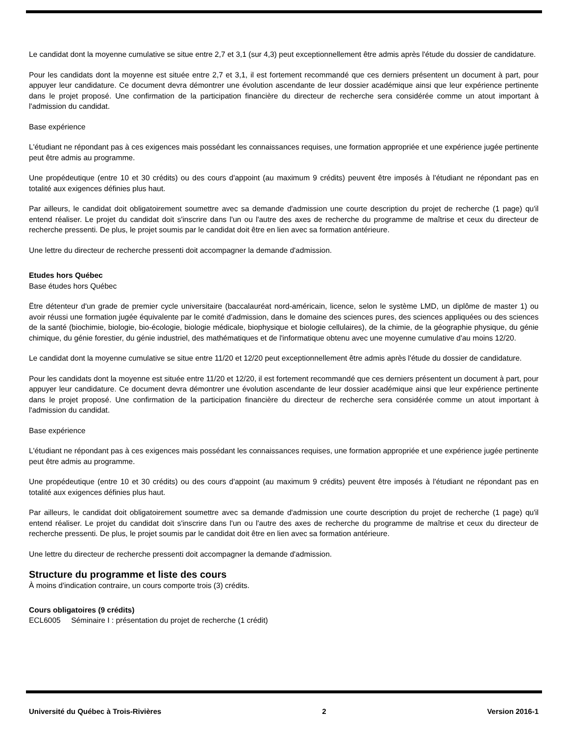Le candidat dont la moyenne cumulative se situe entre 2,7 et 3,1 (sur 4,3) peut exceptionnellement être admis après l'étude du dossier de candidature.
Pour les candidats dont la moyenne est située entre 2,7 et 3,1, il est fortement recommandé que ces derniers présentent un document à part, pour appuyer leur candidature. Ce document devra démontrer une évolution ascendante de leur dossier académique ainsi que leur expérience pertinente dans le projet proposé. Une confirmation de la participation financière du directeur de recherche sera considérée comme un atout important à l'admission du candidat.
Base expérience
L'étudiant ne répondant pas à ces exigences mais possédant les connaissances requises, une formation appropriée et une expérience jugée pertinente peut être admis au programme.
Une propédeutique (entre 10 et 30 crédits) ou des cours d'appoint (au maximum 9 crédits) peuvent être imposés à l'étudiant ne répondant pas en totalité aux exigences définies plus haut.
Par ailleurs, le candidat doit obligatoirement soumettre avec sa demande d'admission une courte description du projet de recherche (1 page) qu'il entend réaliser. Le projet du candidat doit s'inscrire dans l'un ou l'autre des axes de recherche du programme de maîtrise et ceux du directeur de recherche pressenti. De plus, le projet soumis par le candidat doit être en lien avec sa formation antérieure.
Une lettre du directeur de recherche pressenti doit accompagner la demande d'admission.
Etudes hors Québec
Base études hors Québec
Ëtre détenteur d'un grade de premier cycle universitaire (baccalauréat nord-américain, licence, selon le système LMD, un diplôme de master 1) ou avoir réussi une formation jugée équivalente par le comité d'admission, dans le domaine des sciences pures, des sciences appliquées ou des sciences de la santé (biochimie, biologie, bio-écologie, biologie médicale, biophysique et biologie cellulaires), de la chimie, de la géographie physique, du génie chimique, du génie forestier, du génie industriel, des mathématiques et de l'informatique obtenu avec une moyenne cumulative d'au moins 12/20.
Le candidat dont la moyenne cumulative se situe entre 11/20 et 12/20 peut exceptionnellement être admis après l'étude du dossier de candidature.
Pour les candidats dont la moyenne est située entre 11/20 et 12/20, il est fortement recommandé que ces derniers présentent un document à part, pour appuyer leur candidature. Ce document devra démontrer une évolution ascendante de leur dossier académique ainsi que leur expérience pertinente dans le projet proposé. Une confirmation de la participation financière du directeur de recherche sera considérée comme un atout important à l'admission du candidat.
Base expérience
L'étudiant ne répondant pas à ces exigences mais possédant les connaissances requises, une formation appropriée et une expérience jugée pertinente peut être admis au programme.
Une propédeutique (entre 10 et 30 crédits) ou des cours d'appoint (au maximum 9 crédits) peuvent être imposés à l'étudiant ne répondant pas en totalité aux exigences définies plus haut.
Par ailleurs, le candidat doit obligatoirement soumettre avec sa demande d'admission une courte description du projet de recherche (1 page) qu'il entend réaliser. Le projet du candidat doit s'inscrire dans l'un ou l'autre des axes de recherche du programme de maîtrise et ceux du directeur de recherche pressenti. De plus, le projet soumis par le candidat doit être en lien avec sa formation antérieure.
Une lettre du directeur de recherche pressenti doit accompagner la demande d'admission.
Structure du programme et liste des cours
À moins d'indication contraire, un cours comporte trois (3) crédits.
Cours obligatoires (9 crédits)
ECL6005 Séminaire I : présentation du projet de recherche (1 crédit)
Université du Québec à Trois-Rivières 2 Version 2016-1